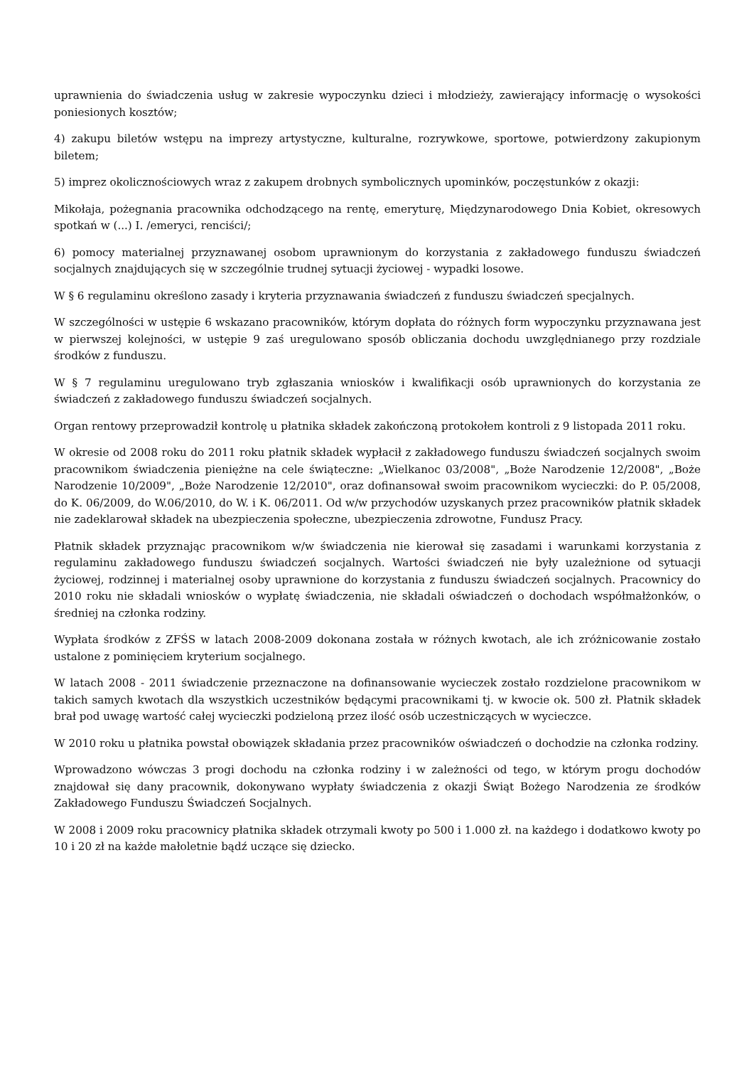uprawnienia do świadczenia usług w zakresie wypoczynku dzieci i młodzieży, zawierający informację o wysokości poniesionych kosztów;
4) zakupu biletów wstępu na imprezy artystyczne, kulturalne, rozrywkowe, sportowe, potwierdzony zakupionym biletem;
5) imprez okolicznościowych wraz z zakupem drobnych symbolicznych upominków, poczęstunków z okazji:
Mikołaja, pożegnania pracownika odchodzącego na rentę, emeryturę, Międzynarodowego Dnia Kobiet, okresowych spotkań w (...) I. /emeryci, renciści/;
6) pomocy materialnej przyznawanej osobom uprawnionym do korzystania z zakładowego funduszu świadczeń socjalnych znajdujących się w szczególnie trudnej sytuacji życiowej - wypadki losowe.
W § 6 regulaminu określono zasady i kryteria przyznawania świadczeń z funduszu świadczeń specjalnych.
W szczególności w ustępie 6 wskazano pracowników, którym dopłata do różnych form wypoczynku przyznawana jest w pierwszej kolejności, w ustępie 9 zaś uregulowano sposób obliczania dochodu uwzględnianego przy rozdziale środków z funduszu.
W § 7 regulaminu uregulowano tryb zgłaszania wniosków i kwalifikacji osób uprawnionych do korzystania ze świadczeń z zakładowego funduszu świadczeń socjalnych.
Organ rentowy przeprowadził kontrolę u płatnika składek zakończoną protokołem kontroli z 9 listopada 2011 roku.
W okresie od 2008 roku do 2011 roku płatnik składek wypłacił z zakładowego funduszu świadczeń socjalnych swoim pracownikom świadczenia pieniężne na cele świąteczne: „Wielkanoc 03/2008", „Boże Narodzenie 12/2008", „Boże Narodzenie 10/2009", „Boże Narodzenie 12/2010", oraz dofinansował swoim pracownikom wycieczki: do P. 05/2008, do K. 06/2009, do W.06/2010, do W. i K. 06/2011. Od w/w przychodów uzyskanych przez pracowników płatnik składek nie zadeklarował składek na ubezpieczenia społeczne, ubezpieczenia zdrowotne, Fundusz Pracy.
Płatnik składek przyznając pracownikom w/w świadczenia nie kierował się zasadami i warunkami korzystania z regulaminu zakładowego funduszu świadczeń socjalnych. Wartości świadczeń nie były uzależnione od sytuacji życiowej, rodzinnej i materialnej osoby uprawnione do korzystania z funduszu świadczeń socjalnych. Pracownicy do 2010 roku nie składali wniosków o wypłatę świadczenia, nie składali oświadczeń o dochodach współmałżonków, o średniej na członka rodziny.
Wypłata środków z ZFŚS w latach 2008-2009 dokonana została w różnych kwotach, ale ich zróżnicowanie zostało ustalone z pominięciem kryterium socjalnego.
W latach 2008 - 2011 świadczenie przeznaczone na dofinansowanie wycieczek zostało rozdzielone pracownikom w takich samych kwotach dla wszystkich uczestników będącymi pracownikami tj. w kwocie ok. 500 zł. Płatnik składek brał pod uwagę wartość całej wycieczki podzieloną przez ilość osób uczestniczących w wycieczce.
W 2010 roku u płatnika powstał obowiązek składania przez pracowników oświadczeń o dochodzie na członka rodziny.
Wprowadzono wówczas 3 progi dochodu na członka rodziny i w zależności od tego, w którym progu dochodów znajdował się dany pracownik, dokonywano wypłaty świadczenia z okazji Świąt Bożego Narodzenia ze środków Zakładowego Funduszu Świadczeń Socjalnych.
W 2008 i 2009 roku pracownicy płatnika składek otrzymali kwoty po 500 i 1.000 zł. na każdego i dodatkowo kwoty po 10 i 20 zł na każde małoletnie bądź uczące się dziecko.